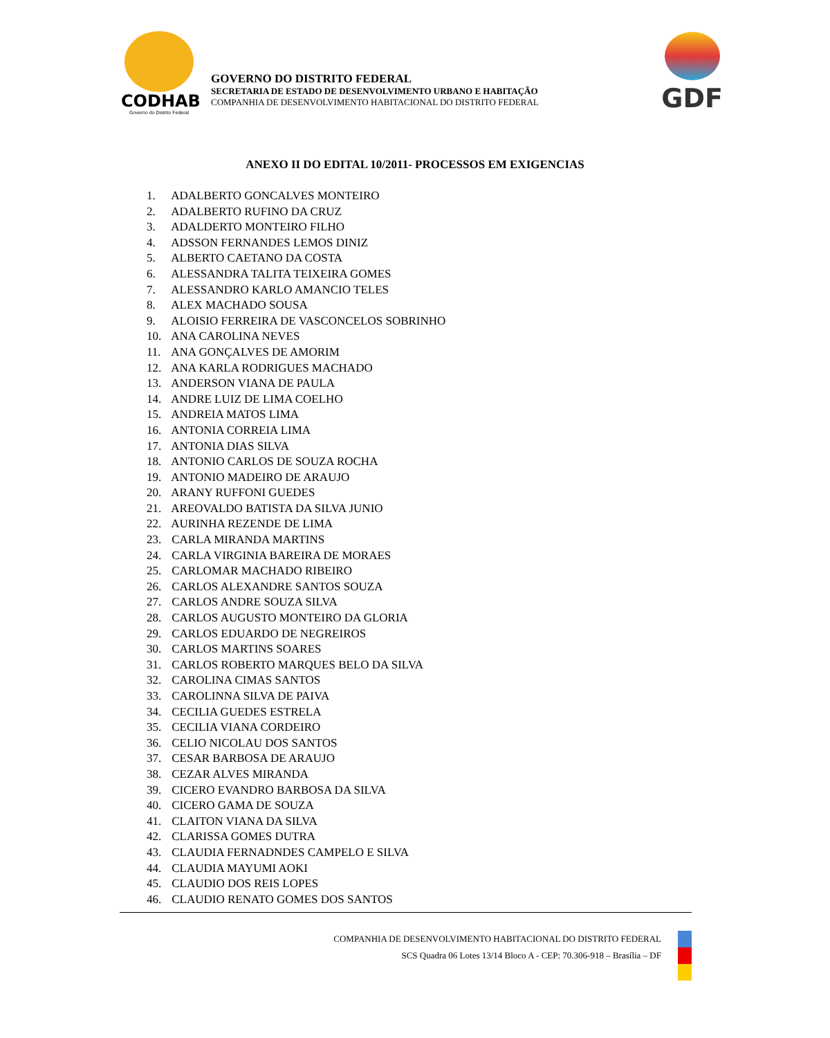CODHAB
Governo do Distrito Federal
GOVERNO DO DISTRITO FEDERAL
SECRETARIA DE ESTADO DE DESENVOLVIMENTO URBANO E HABITAÇÃO
COMPANHIA DE DESENVOLVIMENTO HABITACIONAL DO DISTRITO FEDERAL
GDF
ANEXO II DO EDITAL 10/2011- PROCESSOS EM EXIGENCIAS
1. ADALBERTO GONCALVES MONTEIRO
2. ADALBERTO RUFINO DA CRUZ
3. ADALDERTO MONTEIRO FILHO
4. ADSSON FERNANDES LEMOS DINIZ
5. ALBERTO CAETANO DA COSTA
6. ALESSANDRA TALITA TEIXEIRA GOMES
7. ALESSANDRO KARLO AMANCIO TELES
8. ALEX MACHADO SOUSA
9. ALOISIO FERREIRA DE VASCONCELOS SOBRINHO
10. ANA CAROLINA NEVES
11. ANA GONÇALVES DE AMORIM
12. ANA KARLA RODRIGUES MACHADO
13. ANDERSON VIANA DE PAULA
14. ANDRE LUIZ DE LIMA COELHO
15. ANDREIA MATOS LIMA
16. ANTONIA CORREIA LIMA
17. ANTONIA DIAS SILVA
18. ANTONIO CARLOS DE SOUZA ROCHA
19. ANTONIO MADEIRO DE ARAUJO
20. ARANY RUFFONI GUEDES
21. AREOVALDO BATISTA DA SILVA JUNIO
22. AURINHA REZENDE DE LIMA
23. CARLA MIRANDA MARTINS
24. CARLA VIRGINIA BAREIRA DE MORAES
25. CARLOMAR MACHADO RIBEIRO
26. CARLOS ALEXANDRE SANTOS SOUZA
27. CARLOS ANDRE SOUZA SILVA
28. CARLOS AUGUSTO MONTEIRO DA GLORIA
29. CARLOS EDUARDO DE NEGREIROS
30. CARLOS MARTINS SOARES
31. CARLOS ROBERTO MARQUES BELO DA SILVA
32. CAROLINA CIMAS SANTOS
33. CAROLINNA SILVA DE PAIVA
34. CECILIA GUEDES ESTRELA
35. CECILIA VIANA CORDEIRO
36. CELIO NICOLAU DOS SANTOS
37. CESAR BARBOSA DE ARAUJO
38. CEZAR ALVES MIRANDA
39. CICERO EVANDRO BARBOSA DA SILVA
40. CICERO GAMA DE SOUZA
41. CLAITON VIANA DA SILVA
42. CLARISSA GOMES DUTRA
43. CLAUDIA FERNADNDES CAMPELO E SILVA
44. CLAUDIA MAYUMI AOKI
45. CLAUDIO DOS REIS LOPES
46. CLAUDIO RENATO GOMES DOS SANTOS
COMPANHIA DE DESENVOLVIMENTO HABITACIONAL DO DISTRITO FEDERAL
SCS Quadra 06 Lotes 13/14 Bloco A - CEP: 70.306-918 – Brasília – DF